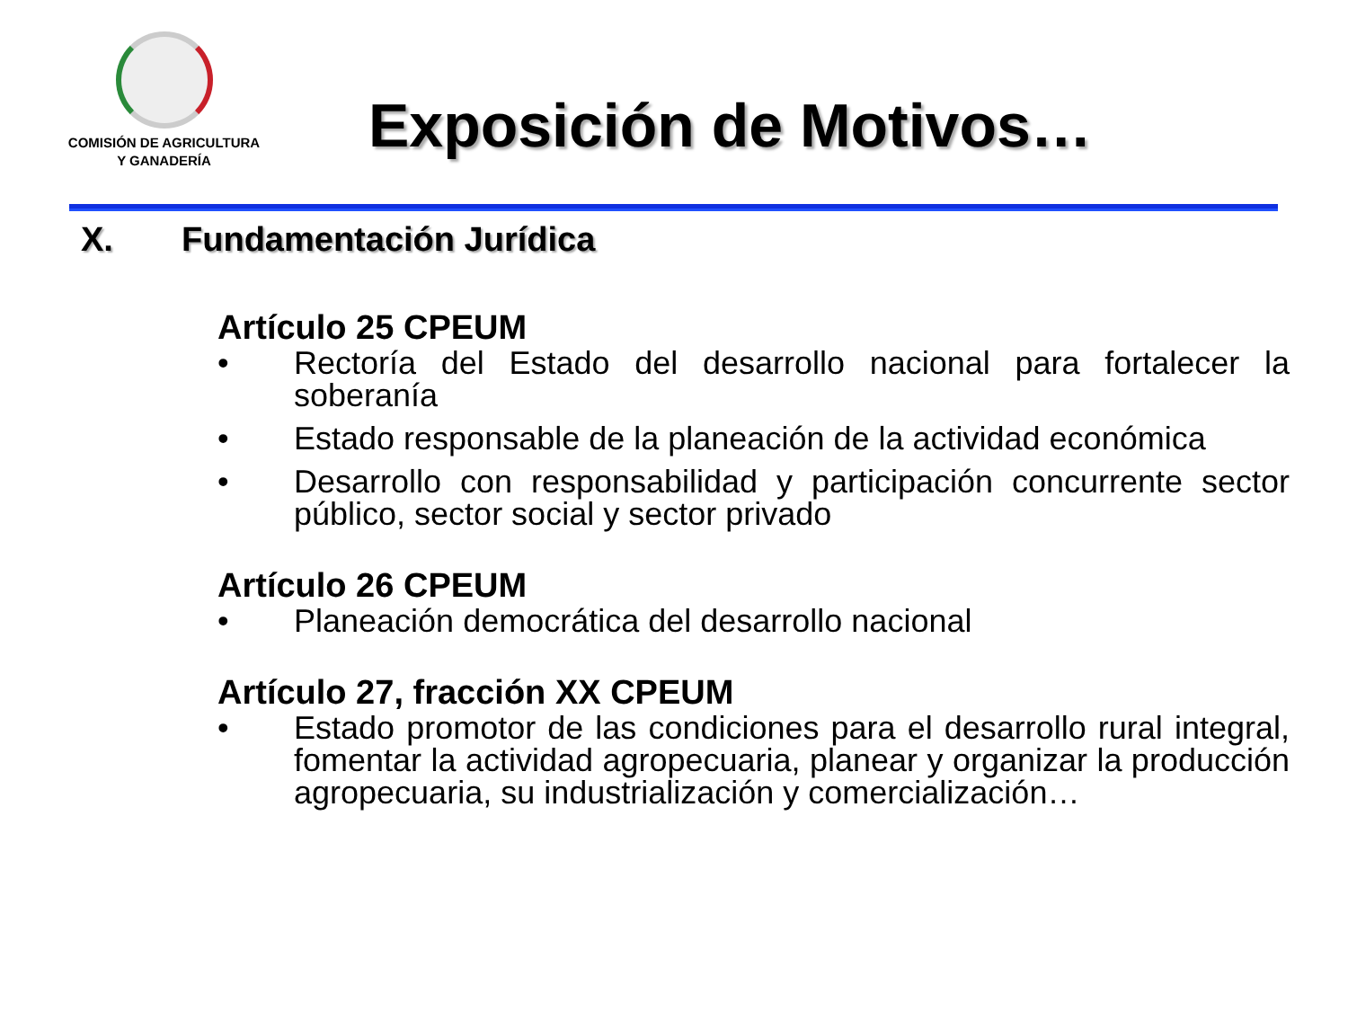COMISIÓN DE AGRICULTURA
Y GANADERÍA
Exposición de Motivos…
X. Fundamentación Jurídica
Artículo 25 CPEUM
• Rectoría del Estado del desarrollo nacional para fortalecer la soberanía
• Estado responsable de la planeación de la actividad económica
• Desarrollo con responsabilidad y participación concurrente sector público, sector social y sector privado
Artículo 26 CPEUM
• Planeación democrática del desarrollo nacional
Artículo 27, fracción XX CPEUM
• Estado promotor de las condiciones para el desarrollo rural integral, fomentar la actividad agropecuaria, planear y organizar la producción agropecuaria, su industrialización y comercialización…